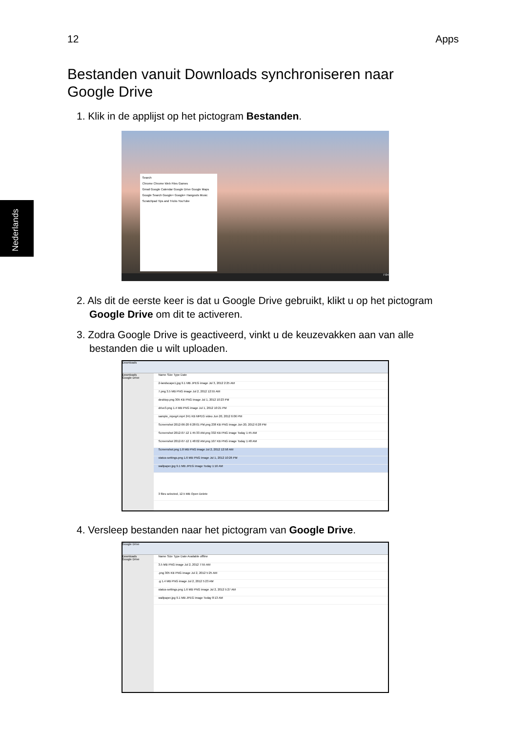12 Apps
Bestanden vanuit Downloads synchroniseren naar Google Drive
1. Klik in de applijst op het pictogram Bestanden.
Search
Chrome Chrome Web Files Games
Gmail Google Calendar Google Drive Google Maps
Google Search Google+ Google+ Hangouts Music
Scratchpad Tips and Tricks YouTube
7:04
2. Als dit de eerste keer is dat u Google Drive gebruikt, klikt u op het pictogram Google Drive om dit te activeren.
3. Zodra Google Drive is geactiveerd, vinkt u de keuzevakken aan van alle bestanden die u wilt uploaden.
Downloads
Downloads
Google Drive
Name Size Type Date
2-landscape1.jpg 9.1 MB JPEG image Jul 3, 2012 2:25 AM
7.png 3.5 MB PNG image Jul 2, 2012 12:55 AM
desktop.png 305 KB PNG image Jul 1, 2012 10:23 PM
drive3.png 1.4 MB PNG image Jul 1, 2012 10:21 PM
sample_mpeg4.mp4 241 KB MPEG video Jun 20, 2012 6:06 PM
Screenshot 2012-06-20 6:28:01 PM.png 238 KB PNG image Jun 20, 2012 6:28 PM
Screenshot 2012-07-12 1:45:33 AM.png 332 KB PNG image Today 1:45 AM
Screenshot 2012-07-12 1:48:02 AM.png 107 KB PNG image Today 1:48 AM
Screenshot.png 1.8 MB PNG image Jul 2, 2012 12:58 AM
status-settings.png 1.6 MB PNG image Jul 1, 2012 10:26 PM
wallpaper.jpg 9.1 MB JPEG image Today 1:16 AM
3 files selected, 12.5 MB Open Delete
4. Versleep bestanden naar het pictogram van Google Drive.
Google Drive
Downloads
Google Drive
Name Size Type Date Available offline
3.5 MB PNG image Jul 2, 2012 7:55 AM
.png 305 KB PNG image Jul 2, 2012 5:25 AM
.g 1.4 MB PNG image Jul 2, 2012 5:23 AM
status-settings.png 1.6 MB PNG image Jul 2, 2012 5:27 AM
wallpaper.jpg 9.1 MB JPEG image Today 8:13 AM
Nederlands